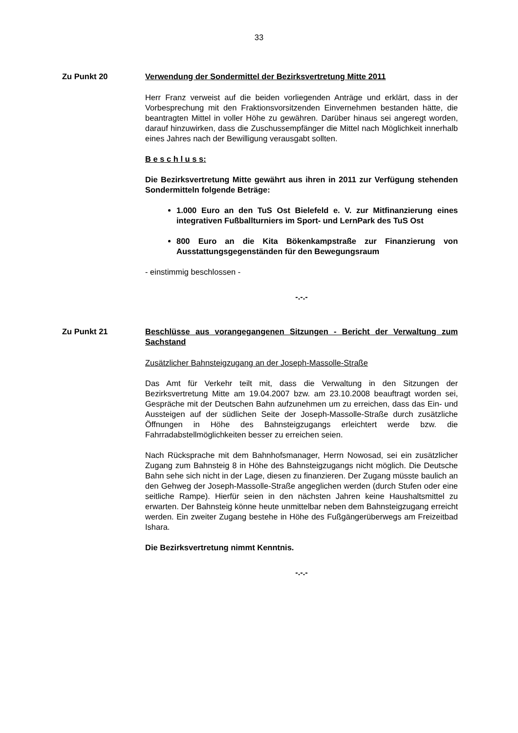33
Zu Punkt 20 Verwendung der Sondermittel der Bezirksvertretung Mitte 2011
Herr Franz verweist auf die beiden vorliegenden Anträge und erklärt, dass in der Vorbesprechung mit den Fraktionsvorsitzenden Einvernehmen bestanden hätte, die beantragten Mittel in voller Höhe zu gewähren. Darüber hinaus sei angeregt worden, darauf hinzuwirken, dass die Zuschussempfänger die Mittel nach Möglichkeit innerhalb eines Jahres nach der Bewilligung verausgabt sollten.
B e s c h l u s s:
Die Bezirksvertretung Mitte gewährt aus ihren in 2011 zur Verfügung stehenden Sondermitteln folgende Beträge:
1.000 Euro an den TuS Ost Bielefeld e. V. zur Mitfinanzierung eines integrativen Fußballturniers im Sport- und LernPark des TuS Ost
800 Euro an die Kita Bökenkampstraße zur Finanzierung von Ausstattungsgegenständen für den Bewegungsraum
- einstimmig beschlossen -
-.-.-
Zu Punkt 21 Beschlüsse aus vorangegangenen Sitzungen - Bericht der Verwaltung zum Sachstand
Zusätzlicher Bahnsteigzugang an der Joseph-Massolle-Straße
Das Amt für Verkehr teilt mit, dass die Verwaltung in den Sitzungen der Bezirksvertretung Mitte am 19.04.2007 bzw. am 23.10.2008 beauftragt worden sei, Gespräche mit der Deutschen Bahn aufzunehmen um zu erreichen, dass das Ein- und Aussteigen auf der südlichen Seite der Joseph-Massolle-Straße durch zusätzliche Öffnungen in Höhe des Bahnsteigzugangs erleichtert werde bzw. die Fahrradabstellmöglichkeiten besser zu erreichen seien.
Nach Rücksprache mit dem Bahnhofsmanager, Herrn Nowosad, sei ein zusätzlicher Zugang zum Bahnsteig 8 in Höhe des Bahnsteigzugangs nicht möglich. Die Deutsche Bahn sehe sich nicht in der Lage, diesen zu finanzieren. Der Zugang müsste baulich an den Gehweg der Joseph-Massolle-Straße angeglichen werden (durch Stufen oder eine seitliche Rampe). Hierfür seien in den nächsten Jahren keine Haushaltsmittel zu erwarten. Der Bahnsteig könne heute unmittelbar neben dem Bahnsteigzugang erreicht werden. Ein zweiter Zugang bestehe in Höhe des Fußgängerüberwegs am Freizeitbad Ishara.
Die Bezirksvertretung nimmt Kenntnis.
-.-.-